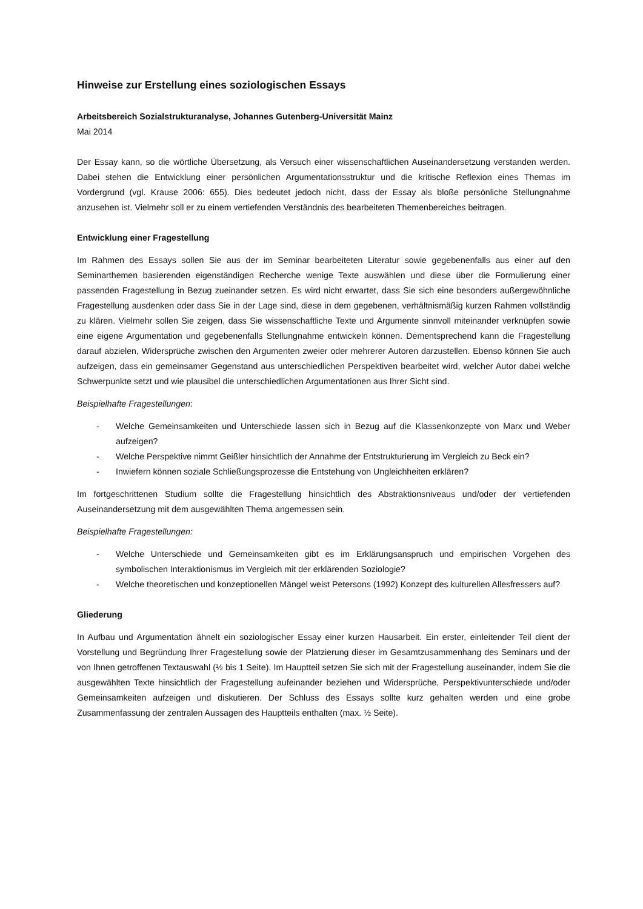Hinweise zur Erstellung eines soziologischen Essays
Arbeitsbereich Sozialstrukturanalyse, Johannes Gutenberg-Universität Mainz
Mai 2014
Der Essay kann, so die wörtliche Übersetzung, als Versuch einer wissenschaftlichen Auseinandersetzung verstanden werden. Dabei stehen die Entwicklung einer persönlichen Argumentationsstruktur und die kritische Reflexion eines Themas im Vordergrund (vgl. Krause 2006: 655). Dies bedeutet jedoch nicht, dass der Essay als bloße persönliche Stellungnahme anzusehen ist. Vielmehr soll er zu einem vertiefenden Verständnis des bearbeiteten Themenbereiches beitragen.
Entwicklung einer Fragestellung
Im Rahmen des Essays sollen Sie aus der im Seminar bearbeiteten Literatur sowie gegebenenfalls aus einer auf den Seminarthemen basierenden eigenständigen Recherche wenige Texte auswählen und diese über die Formulierung einer passenden Fragestellung in Bezug zueinander setzen. Es wird nicht erwartet, dass Sie sich eine besonders außergewöhnliche Fragestellung ausdenken oder dass Sie in der Lage sind, diese in dem gegebenen, verhältnismäßig kurzen Rahmen vollständig zu klären. Vielmehr sollen Sie zeigen, dass Sie wissenschaftliche Texte und Argumente sinnvoll miteinander verknüpfen sowie eine eigene Argumentation und gegebenenfalls Stellungnahme entwickeln können. Dementsprechend kann die Fragestellung darauf abzielen, Widersprüche zwischen den Argumenten zweier oder mehrerer Autoren darzustellen. Ebenso können Sie auch aufzeigen, dass ein gemeinsamer Gegenstand aus unterschiedlichen Perspektiven bearbeitet wird, welcher Autor dabei welche Schwerpunkte setzt und wie plausibel die unterschiedlichen Argumentationen aus Ihrer Sicht sind.
Beispielhafte Fragestellungen:
- Welche Gemeinsamkeiten und Unterschiede lassen sich in Bezug auf die Klassenkonzepte von Marx und Weber aufzeigen?
- Welche Perspektive nimmt Geißler hinsichtlich der Annahme der Entstrukturierung im Vergleich zu Beck ein?
- Inwiefern können soziale Schließungsprozesse die Entstehung von Ungleichheiten erklären?
Im fortgeschrittenen Studium sollte die Fragestellung hinsichtlich des Abstraktionsniveaus und/oder der vertiefenden Auseinandersetzung mit dem ausgewählten Thema angemessen sein.
Beispielhafte Fragestellungen:
- Welche Unterschiede und Gemeinsamkeiten gibt es im Erklärungsanspruch und empirischen Vorgehen des symbolischen Interaktionismus im Vergleich mit der erklärenden Soziologie?
- Welche theoretischen und konzeptionellen Mängel weist Petersons (1992) Konzept des kulturellen Allesfressers auf?
Gliederung
In Aufbau und Argumentation ähnelt ein soziologischer Essay einer kurzen Hausarbeit. Ein erster, einleitender Teil dient der Vorstellung und Begründung Ihrer Fragestellung sowie der Platzierung dieser im Gesamtzusammenhang des Seminars und der von Ihnen getroffenen Textauswahl (½ bis 1 Seite). Im Hauptteil setzen Sie sich mit der Fragestellung auseinander, indem Sie die ausgewählten Texte hinsichtlich der Fragestellung aufeinander beziehen und Widersprüche, Perspektivunterschiede und/oder Gemeinsamkeiten aufzeigen und diskutieren. Der Schluss des Essays sollte kurz gehalten werden und eine grobe Zusammenfassung der zentralen Aussagen des Hauptteils enthalten (max. ½ Seite).